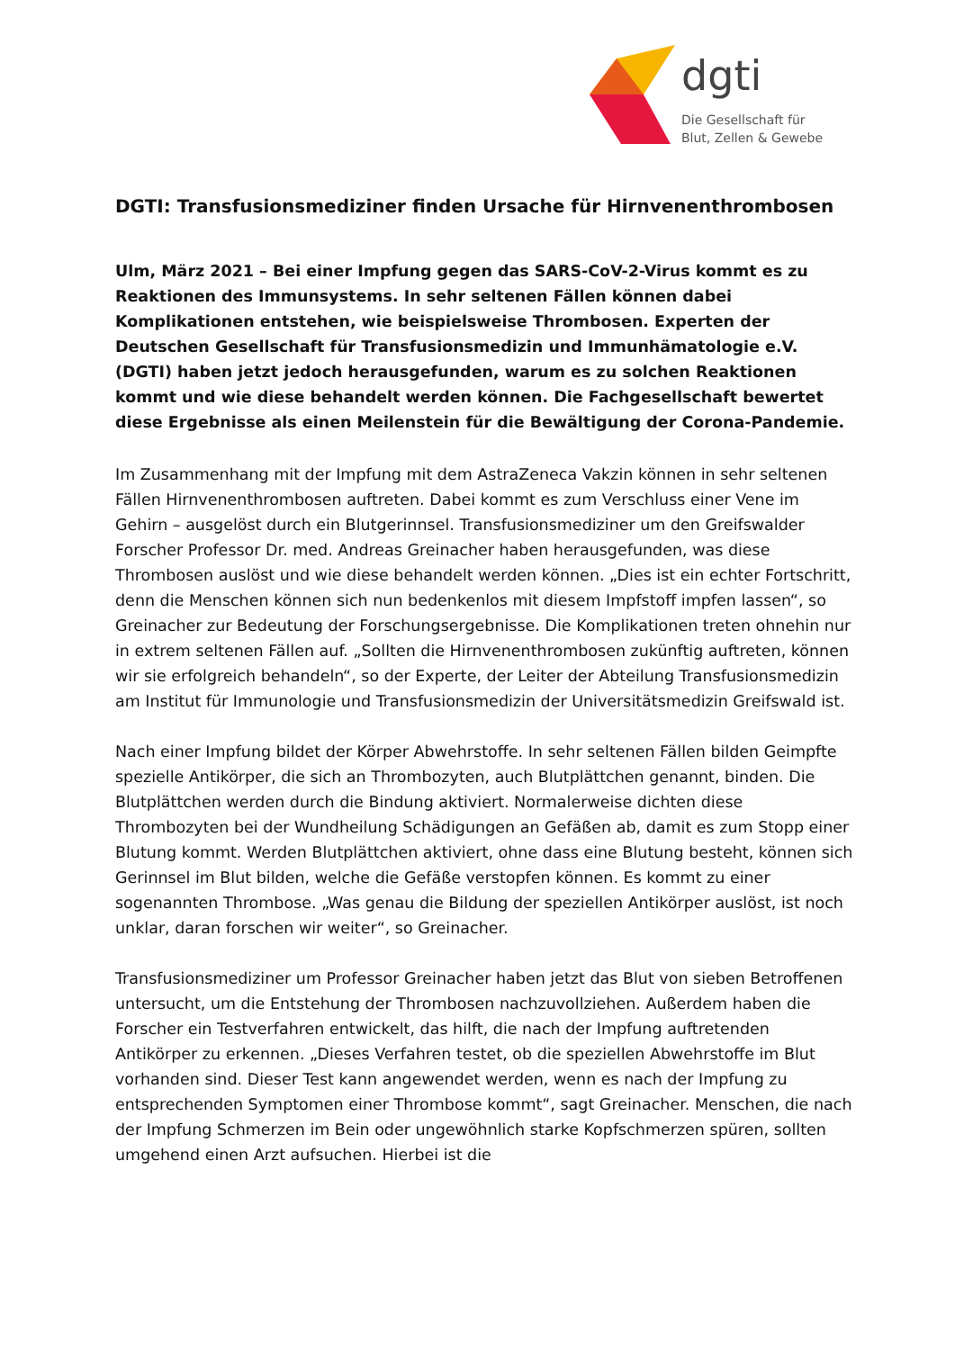dgti
Die Gesellschaft für
Blut, Zellen & Gewebe
DGTI: Transfusionsmediziner finden Ursache für Hirnvenenthrombosen
Ulm, März 2021 – Bei einer Impfung gegen das SARS-CoV-2-Virus kommt es zu Reaktionen des Immunsystems. In sehr seltenen Fällen können dabei Komplikationen entstehen, wie beispielsweise Thrombosen. Experten der Deutschen Gesellschaft für Transfusionsmedizin und Immunhämatologie e.V. (DGTI) haben jetzt jedoch herausgefunden, warum es zu solchen Reaktionen kommt und wie diese behandelt werden können. Die Fachgesellschaft bewertet diese Ergebnisse als einen Meilenstein für die Bewältigung der Corona-Pandemie.
Im Zusammenhang mit der Impfung mit dem AstraZeneca Vakzin können in sehr seltenen Fällen Hirnvenenthrombosen auftreten. Dabei kommt es zum Verschluss einer Vene im Gehirn – ausgelöst durch ein Blutgerinnsel. Transfusionsmediziner um den Greifswalder Forscher Professor Dr. med. Andreas Greinacher haben herausgefunden, was diese Thrombosen auslöst und wie diese behandelt werden können. „Dies ist ein echter Fortschritt, denn die Menschen können sich nun bedenkenlos mit diesem Impfstoff impfen lassen“, so Greinacher zur Bedeutung der Forschungsergebnisse. Die Komplikationen treten ohnehin nur in extrem seltenen Fällen auf. „Sollten die Hirnvenenthrombosen zukünftig auftreten, können wir sie erfolgreich behandeln“, so der Experte, der Leiter der Abteilung Transfusionsmedizin am Institut für Immunologie und Transfusionsmedizin der Universitätsmedizin Greifswald ist.
Nach einer Impfung bildet der Körper Abwehrstoffe. In sehr seltenen Fällen bilden Geimpfte spezielle Antikörper, die sich an Thrombozyten, auch Blutplättchen genannt, binden. Die Blutplättchen werden durch die Bindung aktiviert. Normalerweise dichten diese Thrombozyten bei der Wundheilung Schädigungen an Gefäßen ab, damit es zum Stopp einer Blutung kommt. Werden Blutplättchen aktiviert, ohne dass eine Blutung besteht, können sich Gerinnsel im Blut bilden, welche die Gefäße verstopfen können. Es kommt zu einer sogenannten Thrombose. „Was genau die Bildung der speziellen Antikörper auslöst, ist noch unklar, daran forschen wir weiter“, so Greinacher.
Transfusionsmediziner um Professor Greinacher haben jetzt das Blut von sieben Betroffenen untersucht, um die Entstehung der Thrombosen nachzuvollziehen. Außerdem haben die Forscher ein Testverfahren entwickelt, das hilft, die nach der Impfung auftretenden Antikörper zu erkennen. „Dieses Verfahren testet, ob die speziellen Abwehrstoffe im Blut vorhanden sind. Dieser Test kann angewendet werden, wenn es nach der Impfung zu entsprechenden Symptomen einer Thrombose kommt“, sagt Greinacher. Menschen, die nach der Impfung Schmerzen im Bein oder ungewöhnlich starke Kopfschmerzen spüren, sollten umgehend einen Arzt aufsuchen. Hierbei ist die